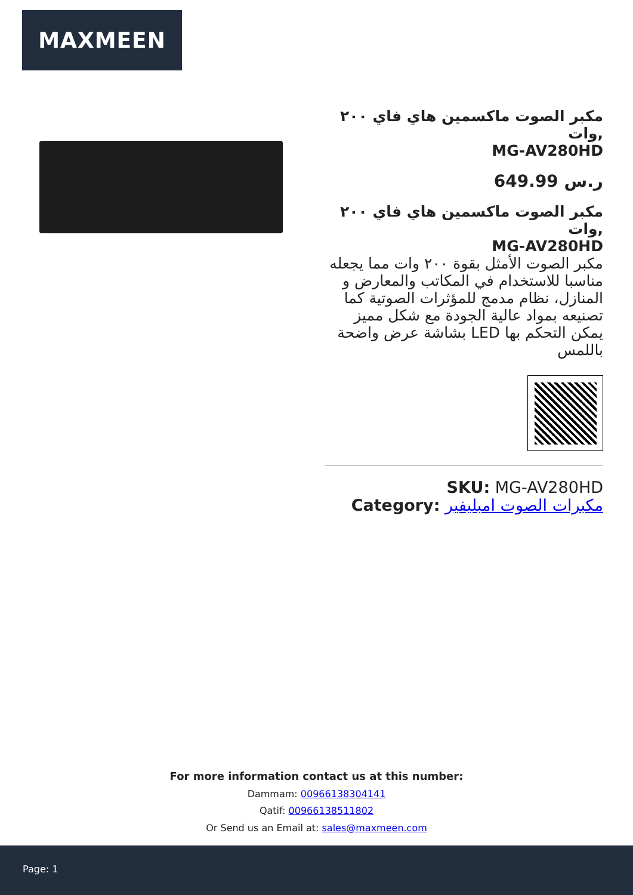MAXMEEN
مكبر الصوت ماكسمين هاي فاي ٢٠٠ وات,
MG-AV280HD
649.99 ر.س
مكبر الصوت ماكسمين هاي فاي ٢٠٠ وات,
MG-AV280HD
مكبر الصوت الأمثل بقوة ٢٠٠ وات مما يجعله مناسبا للاستخدام في المكاتب والمعارض و المنازل، نظام مدمج للمؤثرات الصوتية كما تصنيعه بمواد عالية الجودة مع شكل مميز بشاشة عرض واضحة LED يمكن التحكم بها باللمس
SKU: MG-AV280HD
Category: مكبرات الصوت امبليفير
For more information contact us at this number:
Dammam: 00966138304141
Qatif: 00966138511802
Or Send us an Email at: sales@maxmeen.com
Page: 1